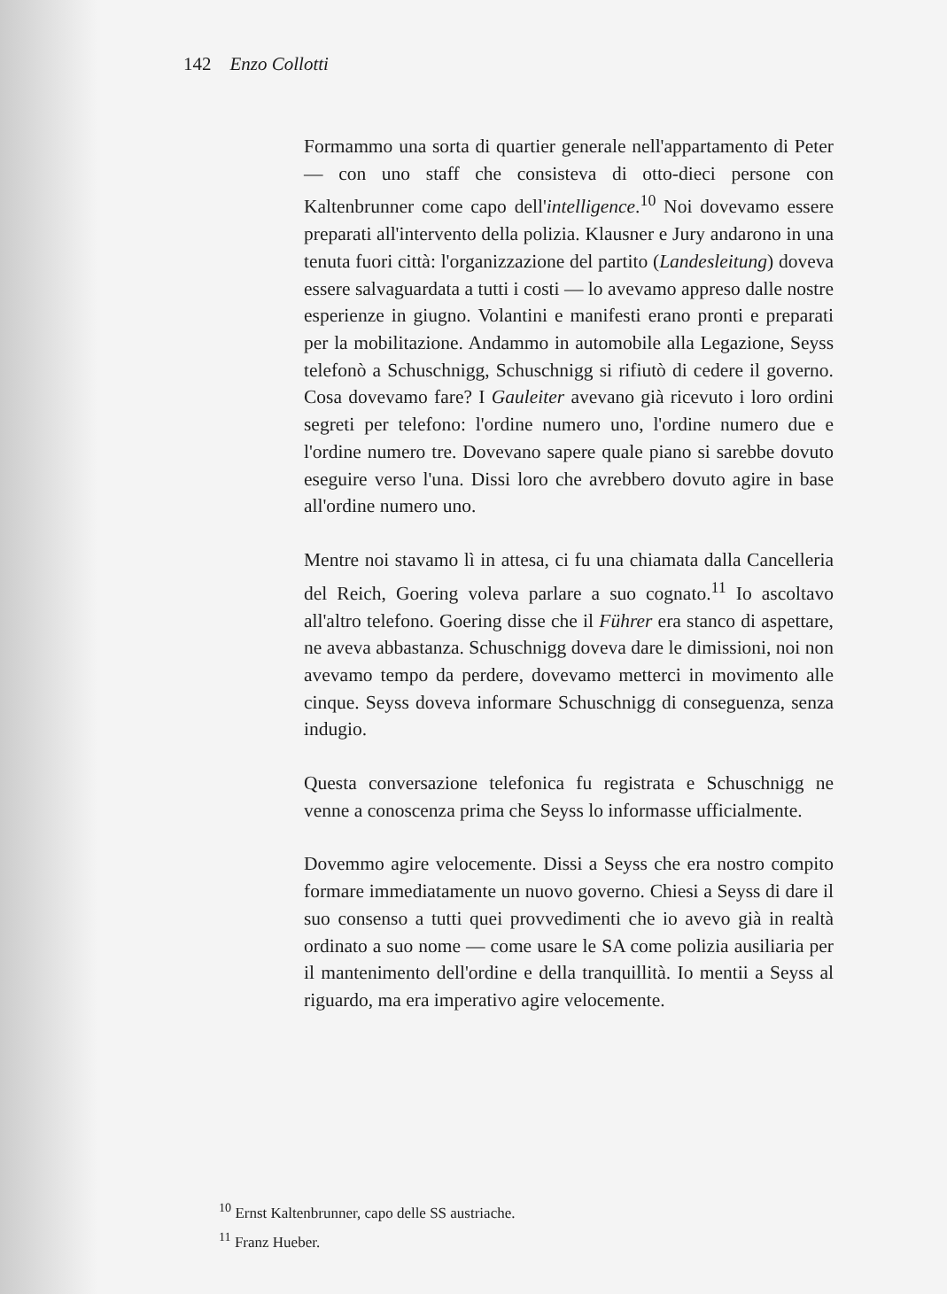142 Enzo Collotti
Formammo una sorta di quartier generale nell'appartamento di Peter — con uno staff che consisteva di otto-dieci persone con Kaltenbrunner come capo dell'intelligence.<sup>10</sup> Noi dovevamo essere preparati all'intervento della polizia. Klausner e Jury andarono in una tenuta fuori città: l'organizzazione del partito (Landesleitung) doveva essere salvaguardata a tutti i costi — lo avevamo appreso dalle nostre esperienze in giugno. Volantini e manifesti erano pronti e preparati per la mobilitazione. Andammo in automobile alla Legazione, Seyss telefonò a Schuschnigg, Schuschnigg si rifiutò di cedere il governo. Cosa dovevamo fare? I Gauleiter avevano già ricevuto i loro ordini segreti per telefono: l'ordine numero uno, l'ordine numero due e l'ordine numero tre. Dovevano sapere quale piano si sarebbe dovuto eseguire verso l'una. Dissi loro che avrebbero dovuto agire in base all'ordine numero uno.
Mentre noi stavamo lì in attesa, ci fu una chiamata dalla Cancelleria del Reich, Goering voleva parlare a suo cognato.<sup>11</sup> Io ascoltavo all'altro telefono. Goering disse che il Führer era stanco di aspettare, ne aveva abbastanza. Schuschnigg doveva dare le dimissioni, noi non avevamo tempo da perdere, dovevamo metterci in movimento alle cinque. Seyss doveva informare Schuschnigg di conseguenza, senza indugio.
Questa conversazione telefonica fu registrata e Schuschnigg ne venne a conoscenza prima che Seyss lo informasse ufficialmente.
Dovemmo agire velocemente. Dissi a Seyss che era nostro compito formare immediatamente un nuovo governo. Chiesi a Seyss di dare il suo consenso a tutti quei provvedimenti che io avevo già in realtà ordinato a suo nome — come usare le SA come polizia ausiliaria per il mantenimento dell'ordine e della tranquillità. Io mentii a Seyss al riguardo, ma era imperativo agire velocemente.
<sup>10</sup> Ernst Kaltenbrunner, capo delle SS austriache.
<sup>11</sup> Franz Hueber.